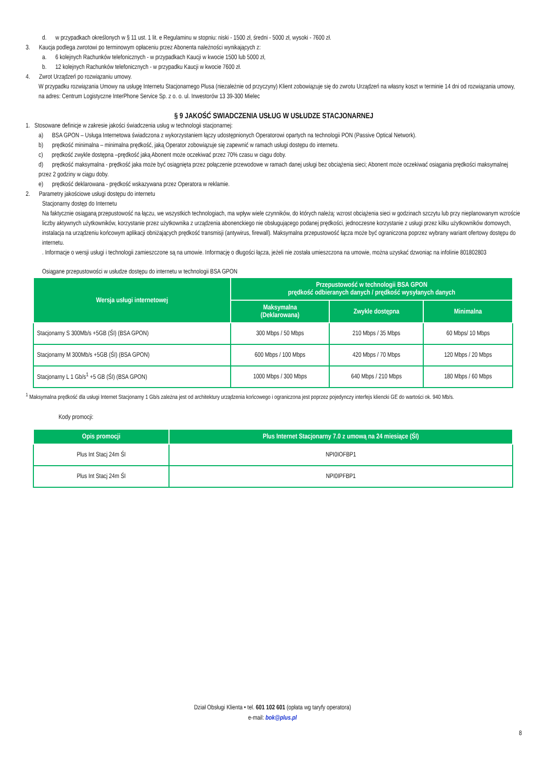d. w przypadkach określonych w § 11 ust. 1 lit. e Regulaminu w stopniu: niski - 1500 zł, średni - 5000 zł, wysoki - 7600 zł.
3. Kaucja podlega zwrotowi po terminowym opłaceniu przez Abonenta należności wynikających z:
a. 6 kolejnych Rachunków telefonicznych - w przypadkach Kaucji w kwocie 1500 lub 5000 zł,
b. 12 kolejnych Rachunków telefonicznych - w przypadku Kaucji w kwocie 7600 zł.
4. Zwrot Urządzeń po rozwiązaniu umowy.
W przypadku rozwiązania Umowy na usługę Internetu Stacjonarnego Plusa (niezależnie od przyczyny) Klient zobowiązuje się do zwrotu Urządzeń na własny koszt w terminie 14 dni od rozwiązania umowy, na adres: Centrum Logistyczne InterPhone Service Sp. z o. o. ul. Inwestorów 13 39-300 Mielec
§ 9 JAKOŚĆ SWIADCZENIA USŁUG W USŁUDZE STACJONARNEJ
1. Stosowane definicje w zakresie jakości świadczenia usług w technologii stacjonarnej:
a) BSA GPON – Usługa Internetowa świadczona z wykorzystaniem łączy udostępnionych Operatorowi opartych na technologii PON (Passive Optical Network).
b) prędkość minimalna – minimalna prędkość, jaką Operator zobowiązuje się zapewnić w ramach usługi dostępu do internetu.
c) prędkość zwykle dostępna –prędkość jaką Abonent może oczekiwać przez 70% czasu w ciągu doby.
d) prędkość maksymalna - prędkość jaka może być osiągnięta przez połączenie przewodowe w ramach danej usługi bez obciążenia sieci; Abonent może oczekiwać osiągania prędkości maksymalnej przez 2 godziny w ciągu doby.
e) prędkość deklarowana - prędkość wskazywana przez Operatora w reklamie.
2. Parametry jakościowe usługi dostępu do internetu
Stacjonarny dostęp do Internetu
Na faktycznie osiąganą przepustowość na łączu, we wszystkich technologiach, ma wpływ wiele czynników, do których należą: wzrost obciążenia sieci w godzinach szczytu lub przy nieplanowanym wzroście liczby aktywnych użytkowników, korzystanie przez użytkownika z urządzenia abonenckiego nie obsługującego podanej prędkości, jednoczesne korzystanie z usługi przez kilku użytkowników domowych, instalacja na urządzeniu końcowym aplikacji obniżających prędkość transmisji (antywirus, firewall). Maksymalna przepustowość łącza może być ograniczona poprzez wybrany wariant ofertowy dostępu do internetu.
. Informacje o wersji usługi i technologii zamieszczone są na umowie. Informację o długości łącza, jeżeli nie została umieszczona na umowie, można uzyskać dzwoniąc na infolinie 801802803
Osiągane przepustowości w usłudze dostępu do internetu w technologii BSA GPON
| Wersja usługi internetowej | Przepustowość w technologii BSA GPON prędkość odbieranych danych / prędkość wysyłanych danych | | |
| --- | --- | --- | --- |
| | Maksymalna (Deklarowana) | Zwykle dostępna | Minimalna |
| Stacjonarny S 300Mb/s +5GB (ŚI) (BSA GPON) | 300 Mbps / 50 Mbps | 210 Mbps / 35 Mbps | 60 Mbps/ 10 Mbps |
| Stacjonarny M 300Mb/s +5GB (ŚI) (BSA GPON) | 600 Mbps / 100 Mbps | 420 Mbps / 70 Mbps | 120 Mbps / 20 Mbps |
| Stacjonarny L 1 Gb/s<sup>1</sup> +5 GB (ŚI) (BSA GPON) | 1000 Mbps / 300 Mbps | 640 Mbps / 210 Mbps | 180 Mbps / 60 Mbps |
<sup>1</sup> Maksymalna prędkość dla usługi Internet Stacjonarny 1 Gb/s zależna jest od architektury urządzenia końcowego i ograniczona jest poprzez pojedynczy interfejs kliencki GE do wartości ok. 940 Mb/s.
Kody promocji:
| Opis promocji | Plus Internet Stacjonarny 7.0 z umową na 24 miesiące (ŚI) |
| --- | --- |
| Plus Int Stacj 24m ŚI | NPI0IOFBP1 |
| Plus Int Stacj 24m ŚI | NPI0IPFBP1 |
Dział Obsługi Klienta • tel. 601 102 601 (opłata wg taryfy operatora)
e-mail: bok@plus.pl
8